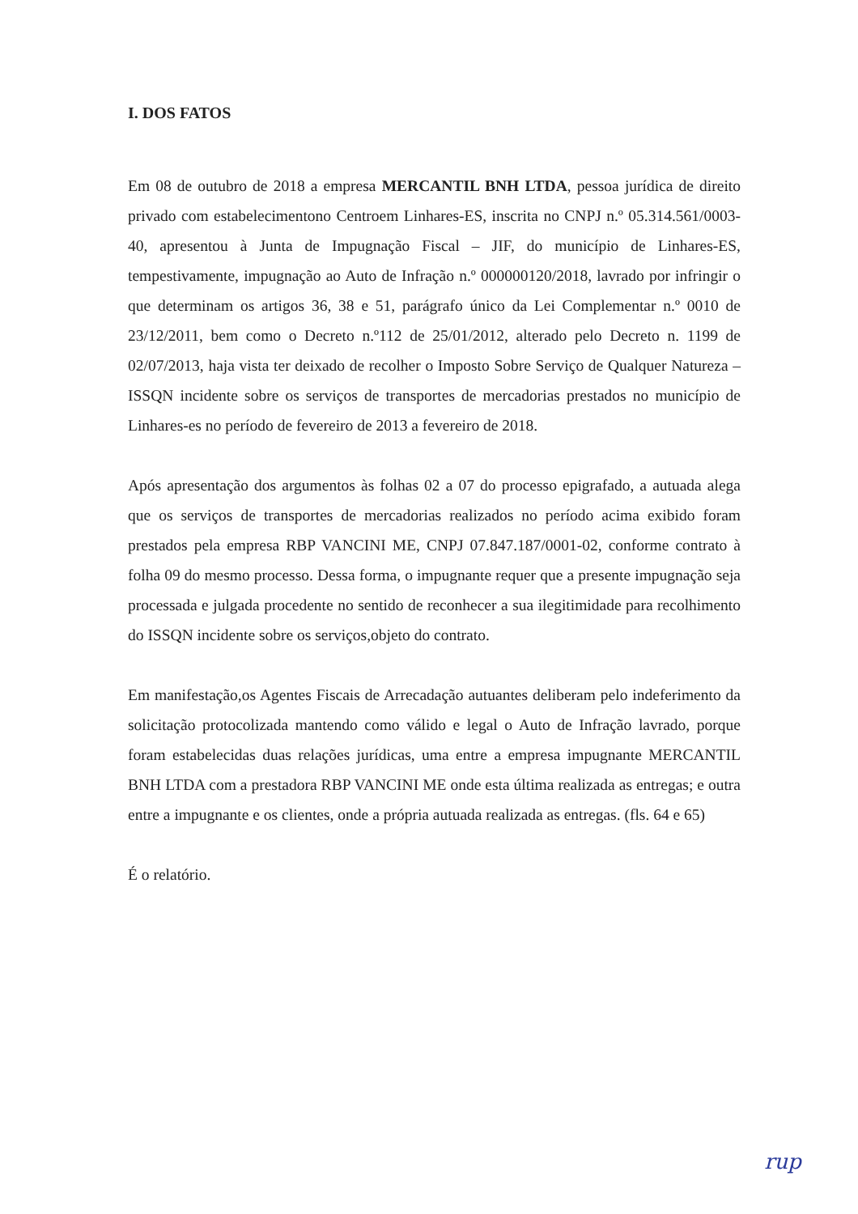I. DOS FATOS
Em 08 de outubro de 2018 a empresa MERCANTIL BNH LTDA, pessoa jurídica de direito privado com estabelecimentono Centroem Linhares-ES, inscrita no CNPJ n.º 05.314.561/0003-40, apresentou à Junta de Impugnação Fiscal – JIF, do município de Linhares-ES, tempestivamente, impugnação ao Auto de Infração n.º 000000120/2018, lavrado por infringir o que determinam os artigos 36, 38 e 51, parágrafo único da Lei Complementar n.º 0010 de 23/12/2011, bem como o Decreto n.º112 de 25/01/2012, alterado pelo Decreto n. 1199 de 02/07/2013, haja vista ter deixado de recolher o Imposto Sobre Serviço de Qualquer Natureza – ISSQN incidente sobre os serviços de transportes de mercadorias prestados no município de Linhares-es no período de fevereiro de 2013 a fevereiro de 2018.
Após apresentação dos argumentos às folhas 02 a 07 do processo epigrafado, a autuada alega que os serviços de transportes de mercadorias realizados no período acima exibido foram prestados pela empresa RBP VANCINI ME, CNPJ 07.847.187/0001-02, conforme contrato à folha 09 do mesmo processo. Dessa forma, o impugnante requer que a presente impugnação seja processada e julgada procedente no sentido de reconhecer a sua ilegitimidade para recolhimento do ISSQN incidente sobre os serviços,objeto do contrato.
Em manifestação,os Agentes Fiscais de Arrecadação autuantes deliberam pelo indeferimento da solicitação protocolizada mantendo como válido e legal o Auto de Infração lavrado, porque foram estabelecidas duas relações jurídicas, uma entre a empresa impugnante MERCANTIL BNH LTDA com a prestadora RBP VANCINI ME onde esta última realizada as entregas; e outra entre a impugnante e os clientes, onde a própria autuada realizada as entregas. (fls. 64 e 65)
É o relatório.
rup